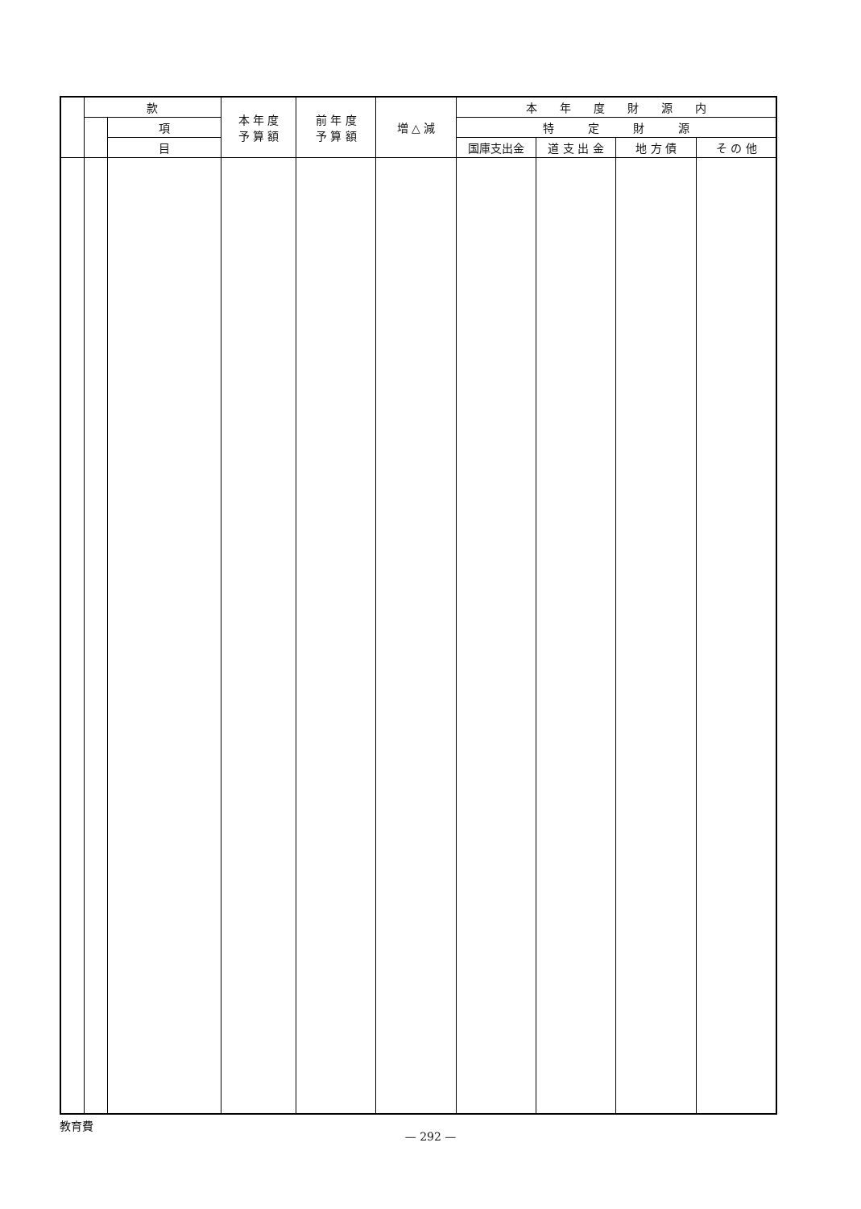| | 款 | | 本 年 度 予 算 額 | 前 年 度 予 算 額 | 増 △ 減 | 本 年 度 財 源 内 | | | |
| --- | --- | --- | --- | --- | --- | --- | --- | --- | --- |
| | | 項 | | | | 特 定 財 源 | | | |
| | | 目 | | | | 国庫支出金 | 道 支 出 金 | 地 方 債 | そ の 他 |
教育費
— 292 —